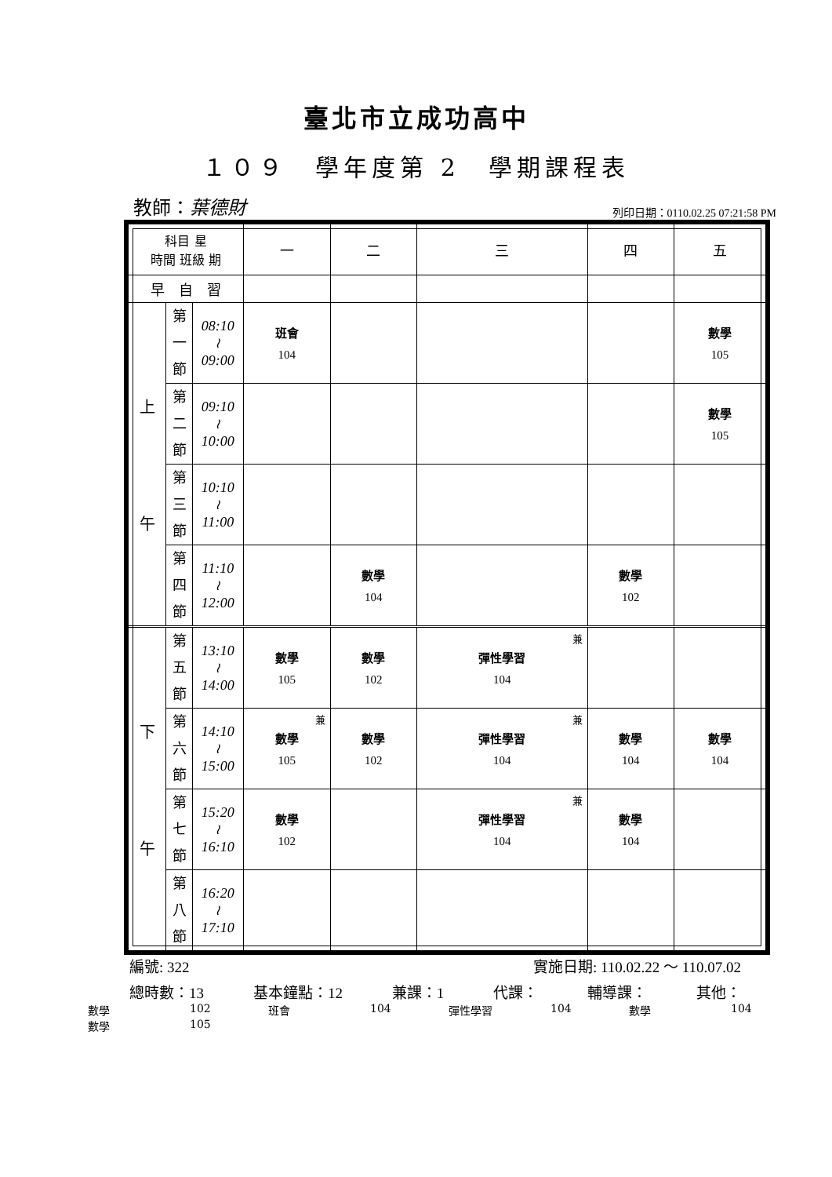臺北市立成功高中
１０９　學年度第 2　學期課程表
教師：葉德財
列印日期：0110.02.25 07:21:58 PM
| 科目 星 時間 班級 期 | | | 一 | 二 | 三 | 四 | 五 |
| 早 自 習 | | | | | | | |
| 上 午 | 第 一 節 | 08:10 ≀ 09:00 | 班會 104 | | | | 數學 105 |
| | 第 二 節 | 09:10 ≀ 10:00 | | | | | 數學 105 |
| | 第 三 節 | 10:10 ≀ 11:00 | | | | | |
| | 第 四 節 | 11:10 ≀ 12:00 | | 數學 104 | | 數學 102 | |
| 下 午 | 第 五 節 | 13:10 ≀ 14:00 | 數學 105 | 數學 102 | 兼 彈性學習 104 | | |
| | 第 六 節 | 14:10 ≀ 15:00 | 兼 數學 105 | 數學 102 | 兼 彈性學習 104 | 數學 104 | 數學 104 |
| | 第 七 節 | 15:20 ≀ 16:10 | 數學 102 | | 兼 彈性學習 104 | 數學 104 | |
| | 第 八 節 | 16:20 ≀ 17:10 | | | | | |
編號: 322 實施日期: 110.02.22 ～ 110.07.02
總時數：13 基本鐘點：12 兼課：1 代課： 輔導課： 其他：
數學 102 班會 104 彈性學習 104 數學 104 數學 105